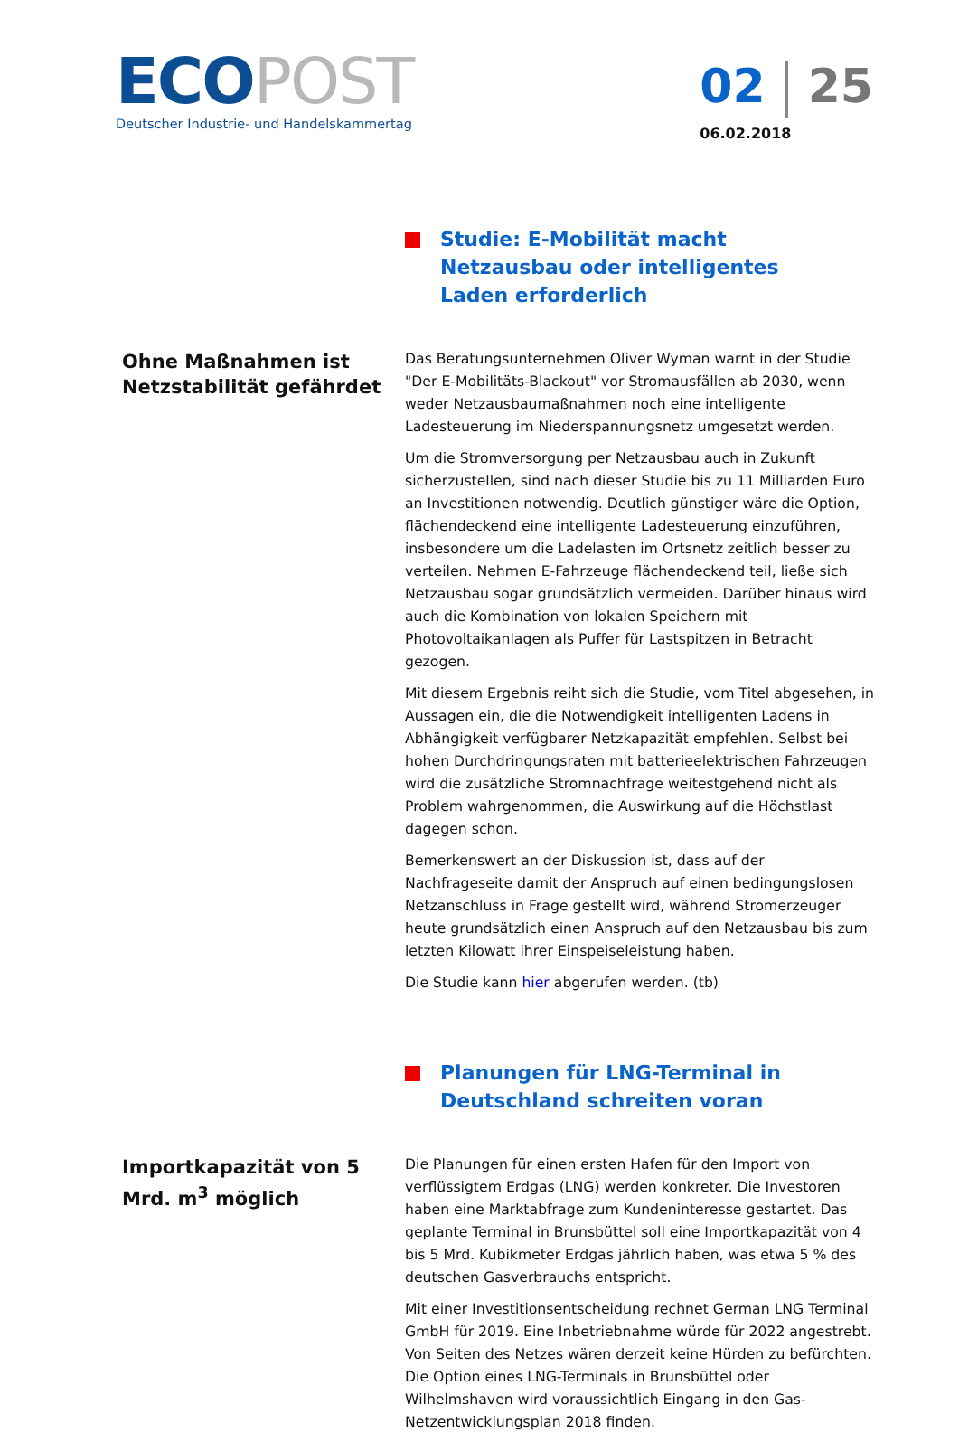ECO POST
Deutscher Industrie- und Handelskammertag
02 25
06.02.2018
Studie: E-Mobilität macht Netzausbau oder intelligentes Laden erforderlich
Ohne Maßnahmen ist Netzstabilität gefährdet
Das Beratungsunternehmen Oliver Wyman warnt in der Studie "Der E-Mobilitäts-Blackout" vor Stromausfällen ab 2030, wenn weder Netzausbaumaßnahmen noch eine intelligente Ladesteuerung im Niederspannungsnetz umgesetzt werden.
Um die Stromversorgung per Netzausbau auch in Zukunft sicherzustellen, sind nach dieser Studie bis zu 11 Milliarden Euro an Investitionen notwendig. Deutlich günstiger wäre die Option, flächendeckend eine intelligente Ladesteuerung einzuführen, insbesondere um die Ladelasten im Ortsnetz zeitlich besser zu verteilen. Nehmen E-Fahrzeuge flächendeckend teil, ließe sich Netzausbau sogar grundsätzlich vermeiden. Darüber hinaus wird auch die Kombination von lokalen Speichern mit Photovoltaikanlagen als Puffer für Lastspitzen in Betracht gezogen.
Mit diesem Ergebnis reiht sich die Studie, vom Titel abgesehen, in Aussagen ein, die die Notwendigkeit intelligenten Ladens in Abhängigkeit verfügbarer Netzkapazität empfehlen. Selbst bei hohen Durchdringungsraten mit batterieelektrischen Fahrzeugen wird die zusätzliche Stromnachfrage weitestgehend nicht als Problem wahrgenommen, die Auswirkung auf die Höchstlast dagegen schon.
Bemerkenswert an der Diskussion ist, dass auf der Nachfrageseite damit der Anspruch auf einen bedingungslosen Netzanschluss in Frage gestellt wird, während Stromerzeuger heute grundsätzlich einen Anspruch auf den Netzausbau bis zum letzten Kilowatt ihrer Einspeiseleistung haben.
Die Studie kann hier abgerufen werden. (tb)
Planungen für LNG-Terminal in Deutschland schreiten voran
Importkapazität von 5 Mrd. m<sup>3</sup> möglich
Die Planungen für einen ersten Hafen für den Import von verflüssigtem Erdgas (LNG) werden konkreter. Die Investoren haben eine Marktabfrage zum Kundeninteresse gestartet. Das geplante Terminal in Brunsbüttel soll eine Importkapazität von 4 bis 5 Mrd. Kubikmeter Erdgas jährlich haben, was etwa 5 % des deutschen Gasverbrauchs entspricht.
Mit einer Investitionsentscheidung rechnet German LNG Terminal GmbH für 2019. Eine Inbetriebnahme würde für 2022 angestrebt. Von Seiten des Netzes wären derzeit keine Hürden zu befürchten. Die Option eines LNG-Terminals in Brunsbüttel oder Wilhelmshaven wird voraussichtlich Eingang in den Gas-Netzentwicklungsplan 2018 finden.